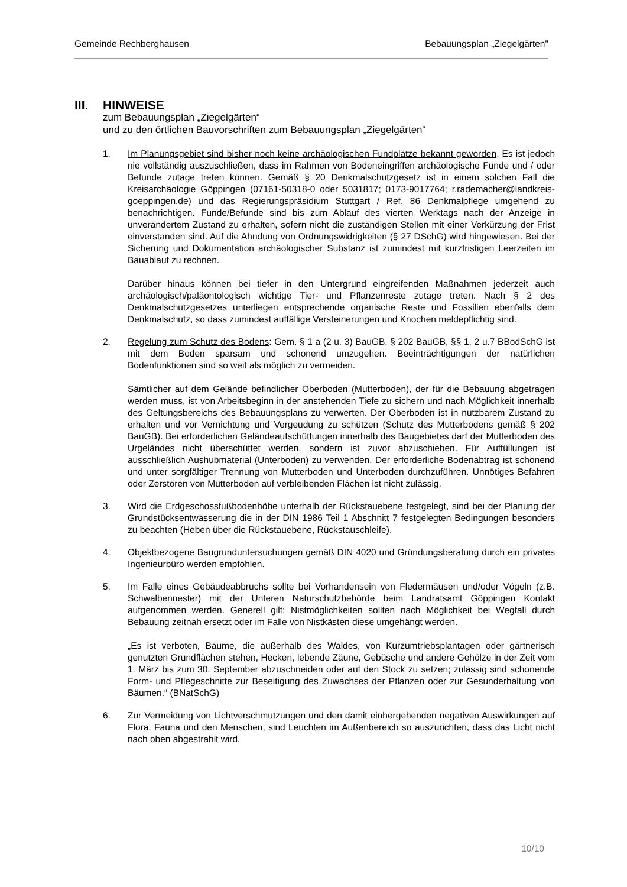Gemeinde Rechberghausen Bebauungsplan „Ziegelgärten"
III. HINWEISE
zum Bebauungsplan „Ziegelgärten“
und zu den örtlichen Bauvorschriften zum Bebauungsplan „Ziegelgärten“
1. Im Planungsgebiet sind bisher noch keine archäologischen Fundplätze bekannt geworden. Es ist jedoch nie vollständig auszuschließen, dass im Rahmen von Bodeneingriffen archäologische Funde und / oder Befunde zutage treten können. Gemäß § 20 Denkmalschutzgesetz ist in einem solchen Fall die Kreisarchäologie Göppingen (07161-50318-0 oder 5031817; 0173-9017764; r.rademacher@landkreis-goeppingen.de) und das Regierungspräsidium Stuttgart / Ref. 86 Denkmalpflege umgehend zu benachrichtigen. Funde/Befunde sind bis zum Ablauf des vierten Werktags nach der Anzeige in unverändertem Zustand zu erhalten, sofern nicht die zuständigen Stellen mit einer Verkürzung der Frist einverstanden sind. Auf die Ahndung von Ordnungswidrigkeiten (§ 27 DSchG) wird hingewiesen. Bei der Sicherung und Dokumentation archäologischer Substanz ist zumindest mit kurzfristigen Leerzeiten im Bauablauf zu rechnen.
Darüber hinaus können bei tiefer in den Untergrund eingreifenden Maßnahmen jederzeit auch archäologisch/paläontologisch wichtige Tier- und Pflanzenreste zutage treten. Nach § 2 des Denkmalschutzgesetzes unterliegen entsprechende organische Reste und Fossilien ebenfalls dem Denkmalschutz, so dass zumindest auffällige Versteinerungen und Knochen meldepflichtig sind.
2. Regelung zum Schutz des Bodens: Gem. § 1 a (2 u. 3) BauGB, § 202 BauGB, §§ 1, 2 u.7 BBodSchG ist mit dem Boden sparsam und schonend umzugehen. Beeinträchtigungen der natürlichen Bodenfunktionen sind so weit als möglich zu vermeiden.
Sämtlicher auf dem Gelände befindlicher Oberboden (Mutterboden), der für die Bebauung abgetragen werden muss, ist von Arbeitsbeginn in der anstehenden Tiefe zu sichern und nach Möglichkeit innerhalb des Geltungsbereichs des Bebauungsplans zu verwerten. Der Oberboden ist in nutzbarem Zustand zu erhalten und vor Vernichtung und Vergeudung zu schützen (Schutz des Mutterbodens gemäß § 202 BauGB). Bei erforderlichen Geländeaufschüttungen innerhalb des Baugebietes darf der Mutterboden des Urgeländes nicht überschüttet werden, sondern ist zuvor abzuschieben. Für Auffüllungen ist ausschließlich Aushubmaterial (Unterboden) zu verwenden. Der erforderliche Bodenabtrag ist schonend und unter sorgfältiger Trennung von Mutterboden und Unterboden durchzuführen. Unnötiges Befahren oder Zerstören von Mutterboden auf verbleibenden Flächen ist nicht zulässig.
3. Wird die Erdgeschossfußbodenhöhe unterhalb der Rückstauebene festgelegt, sind bei der Planung der Grundstücksentwässerung die in der DIN 1986 Teil 1 Abschnitt 7 festgelegten Bedingungen besonders zu beachten (Heben über die Rückstauebene, Rückstauschleife).
4. Objektbezogene Baugrunduntersuchungen gemäß DIN 4020 und Gründungsberatung durch ein privates Ingenieurbüro werden empfohlen.
5. Im Falle eines Gebäudeabbruchs sollte bei Vorhandensein von Fledermäusen und/oder Vögeln (z.B. Schwalbennester) mit der Unteren Naturschutzbehörde beim Landratsamt Göppingen Kontakt aufgenommen werden. Generell gilt: Nistmöglichkeiten sollten nach Möglichkeit bei Wegfall durch Bebauung zeitnah ersetzt oder im Falle von Nistkästen diese umgehängt werden.
„Es ist verboten, Bäume, die außerhalb des Waldes, von Kurzumtriebsplantagen oder gärtnerisch genutzten Grundflächen stehen, Hecken, lebende Zäune, Gebüsche und andere Gehölze in der Zeit vom 1. März bis zum 30. September abzuschneiden oder auf den Stock zu setzen; zulässig sind schonende Form- und Pflegeschnitte zur Beseitigung des Zuwachses der Pflanzen oder zur Gesunderhaltung von Bäumen.“ (BNatSchG)
6. Zur Vermeidung von Lichtverschmutzungen und den damit einhergehenden negativen Auswirkungen auf Flora, Fauna und den Menschen, sind Leuchten im Außenbereich so auszurichten, dass das Licht nicht nach oben abgestrahlt wird.
10/10